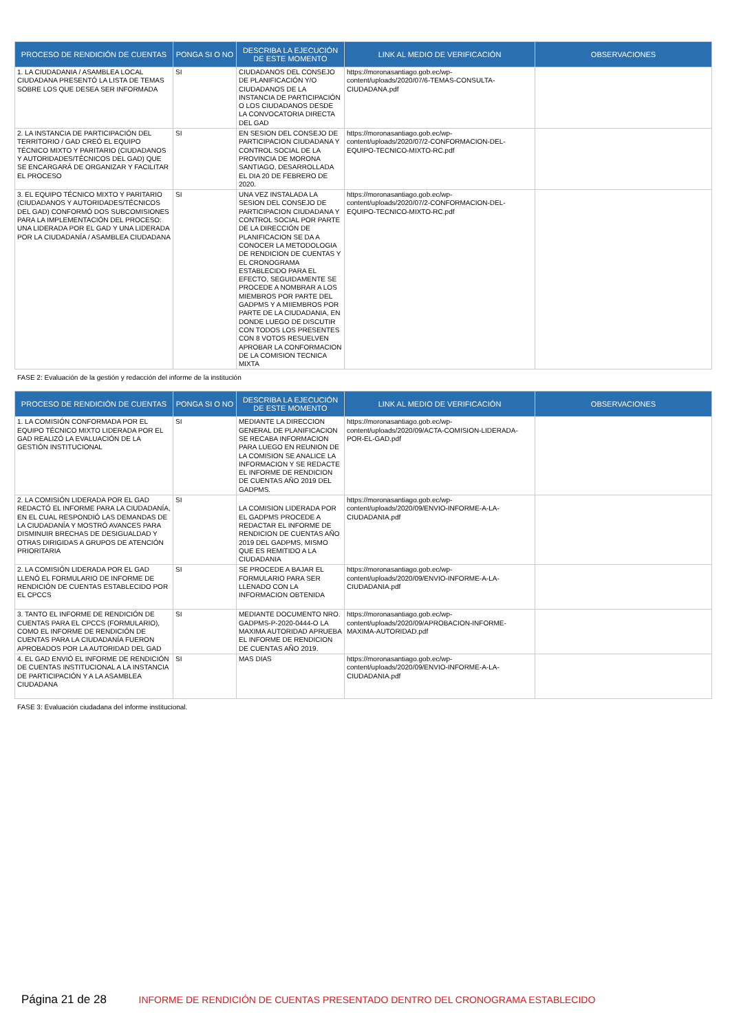| PROCESO DE RENDICIÓN DE CUENTAS | PONGA SI O NO | DESCRIBA LA EJECUCIÓN DE ESTE MOMENTO | LINK AL MEDIO DE VERIFICACIÓN | OBSERVACIONES |
| --- | --- | --- | --- | --- |
| 1. LA CIUDADANIA / ASAMBLEA LOCAL CIUDADANA PRESENTÓ LA LISTA DE TEMAS SOBRE LOS QUE DESEA SER INFORMADA | SI | CIUDADANOS DEL CONSEJO DE PLANIFICACIÓN Y/O CIUDADANOS DE LA INSTANCIA DE PARTICIPACIÓN O LOS CIUDADANOS DESDE LA CONVOCATORIA DIRECTA DEL GAD | https://moronasantiago.gob.ec/wp-content/uploads/2020/07/6-TEMAS-CONSULTA-CIUDADANA.pdf | |
| 2. LA INSTANCIA DE PARTICIPACIÓN DEL TERRITORIO / GAD CREÓ EL EQUIPO TÉCNICO MIXTO Y PARITARIO (CIUDADANOS Y AUTORIDADES/TÉCNICOS DEL GAD) QUE SE ENCARGARÁ DE ORGANIZAR Y FACILITAR EL PROCESO | SI | EN SESION DEL CONSEJO DE PARTICIPACION CIUDADANA Y CONTROL SOCIAL DE LA PROVINCIA DE MORONA SANTIAGO, DESARROLLADA EL DIA 20 DE FEBRERO DE 2020. | https://moronasantiago.gob.ec/wp-content/uploads/2020/07/2-CONFORMACION-DEL-EQUIPO-TECNICO-MIXTO-RC.pdf | |
| 3. EL EQUIPO TÉCNICO MIXTO Y PARITARIO (CIUDADANOS Y AUTORIDADES/TÉCNICOS DEL GAD) CONFORMÓ DOS SUBCOMISIONES PARA LA IMPLEMENTACIÓN DEL PROCESO: UNA LIDERADA POR EL GAD Y UNA LIDERADA POR LA CIUDADANÍA / ASAMBLEA CIUDADANA | SI | UNA VEZ INSTALADA LA SESION DEL CONSEJO DE PARTICIPACION CIUDADANA Y CONTROL SOCIAL POR PARTE DE LA DIRECCIÓN DE PLANIFICACION SE DA A CONOCER LA METODOLOGIA DE RENDICION DE CUENTAS Y EL CRONOGRAMA ESTABLECIDO PARA EL EFECTO, SEGUIDAMENTE SE PROCEDE A NOMBRAR A LOS MIEMBROS POR PARTE DEL GADPMS Y A MIIEMBROS POR PARTE DE LA CIUDADANIA, EN DONDE LUEGO DE DISCUTIR CON TODOS LOS PRESENTES CON 8 VOTOS RESUELVEN APROBAR LA CONFORMACION DE LA COMISION TECNICA MIXTA | https://moronasantiago.gob.ec/wp-content/uploads/2020/07/2-CONFORMACION-DEL-EQUIPO-TECNICO-MIXTO-RC.pdf | |
FASE 2: Evaluación de la gestión y redacción del informe de la institución
| PROCESO DE RENDICIÓN DE CUENTAS | PONGA SI O NO | DESCRIBA LA EJECUCIÓN DE ESTE MOMENTO | LINK AL MEDIO DE VERIFICACIÓN | OBSERVACIONES |
| --- | --- | --- | --- | --- |
| 1. LA COMISIÓN CONFORMADA POR EL EQUIPO TÉCNICO MIXTO LIDERADA POR EL GAD REALIZÓ LA EVALUACIÓN DE LA GESTIÓN INSTITUCIONAL | SI | MEDIANTE LA DIRECCION GENERAL DE PLANIFICACION SE RECABA INFORMACION PARA LUEGO EN REUNION DE LA COMISION SE ANALICE LA INFORMACION Y SE REDACTE EL INFORME DE RENDICION DE CUENTAS AÑO 2019 DEL GADPMS. | https://moronasantiago.gob.ec/wp-content/uploads/2020/09/ACTA-COMISION-LIDERADA-POR-EL-GAD.pdf | |
| 2. LA COMISIÓN LIDERADA POR EL GAD REDACTÓ EL INFORME PARA LA CIUDADANÍA, EN EL CUAL RESPONDIÓ LAS DEMANDAS DE LA CIUDADANÍA Y MOSTRÓ AVANCES PARA DISMINUIR BRECHAS DE DESIGUALDAD Y OTRAS DIRIGIDAS A GRUPOS DE ATENCIÓN PRIORITARIA | SI | LA COMISION LIDERADA POR EL GADPMS PROCEDE A REDACTAR EL INFORME DE RENDICION DE CUENTAS AÑO 2019 DEL GADPMS, MISMO QUE ES REMITIDO A LA CIUDADANIA | https://moronasantiago.gob.ec/wp-content/uploads/2020/09/ENVIO-INFORME-A-LA-CIUDADANIA.pdf | |
| 2. LA COMISIÓN LIDERADA POR EL GAD LLENÓ EL FORMULARIO DE INFORME DE RENDICIÓN DE CUENTAS ESTABLECIDO POR EL CPCCS | SI | SE PROCEDE A BAJAR EL FORMULARIO PARA SER LLENADO CON LA INFORMACION OBTENIDA | https://moronasantiago.gob.ec/wp-content/uploads/2020/09/ENVIO-INFORME-A-LA-CIUDADANIA.pdf | |
| 3. TANTO EL INFORME DE RENDICIÓN DE CUENTAS PARA EL CPCCS (FORMULARIO), COMO EL INFORME DE RENDICIÓN DE CUENTAS PARA LA CIUDADANÍA FUERON APROBADOS POR LA AUTORIDAD DEL GAD | SI | MEDIANTE DOCUMENTO NRO. GADPMS-P-2020-0444-O LA MAXIMA AUTORIDAD APRUEBA EL INFORME DE RENDICION DE CUENTAS AÑO 2019. | https://moronasantiago.gob.ec/wp-content/uploads/2020/09/APROBACION-INFORME-MAXIMA-AUTORIDAD.pdf | |
| 4. EL GAD ENVIÓ EL INFORME DE RENDICIÓN DE CUENTAS INSTITUCIONAL A LA INSTANCIA DE PARTICIPACIÓN Y A LA ASAMBLEA CIUDADANA | SI | MAS DIAS | https://moronasantiago.gob.ec/wp-content/uploads/2020/09/ENVIO-INFORME-A-LA-CIUDADANIA.pdf | |
FASE 3: Evaluación ciudadana del informe institucional.
Página 21 de 28 INFORME DE RENDICIÓN DE CUENTAS PRESENTADO DENTRO DEL CRONOGRAMA ESTABLECIDO